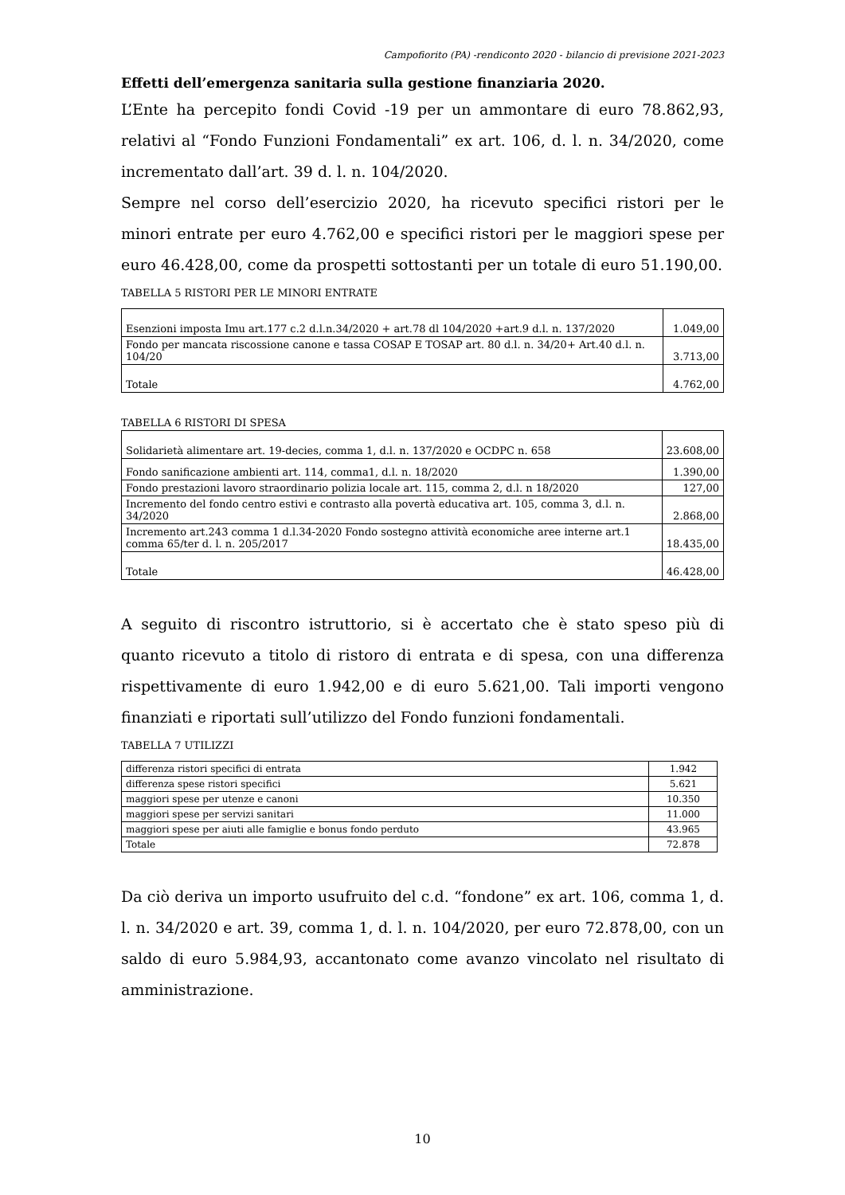Campofiorito (PA) -rendiconto 2020 - bilancio di previsione 2021-2023
Effetti dell’emergenza sanitaria sulla gestione finanziaria 2020.
L’Ente ha percepito fondi Covid -19 per un ammontare di euro 78.862,93, relativi al “Fondo Funzioni Fondamentali” ex art. 106, d. l. n. 34/2020, come incrementato dall’art. 39 d. l. n. 104/2020.
Sempre nel corso dell’esercizio 2020, ha ricevuto specifici ristori per le minori entrate per euro 4.762,00 e specifici ristori per le maggiori spese per euro 46.428,00, come da prospetti sottostanti per un totale di euro 51.190,00.
TABELLA 5 RISTORI PER LE MINORI ENTRATE
| Esenzioni imposta Imu art.177 c.2 d.l.n.34/2020 + art.78 dl 104/2020 +art.9 d.l. n. 137/2020 | 1.049,00 |
| Fondo per mancata riscossione canone e tassa COSAP E TOSAP art. 80 d.l. n. 34/20+ Art.40 d.l. n. 104/20 | 3.713,00 |
| Totale | 4.762,00 |
TABELLA 6 RISTORI DI SPESA
| Solidarietà alimentare art. 19-decies, comma 1, d.l. n. 137/2020 e OCDPC n. 658 | 23.608,00 |
| Fondo sanificazione ambienti art. 114, comma1, d.l. n. 18/2020 | 1.390,00 |
| Fondo prestazioni lavoro straordinario polizia locale art. 115, comma 2, d.l. n 18/2020 | 127,00 |
| Incremento del fondo centro estivi e contrasto alla povertà educativa art. 105, comma 3, d.l. n. 34/2020 | 2.868,00 |
| Incremento art.243 comma 1 d.l.34-2020 Fondo sostegno attività economiche aree interne art.1 comma 65/ter d. l. n. 205/2017 | 18.435,00 |
| Totale | 46.428,00 |
A seguito di riscontro istruttorio, si è accertato che è stato speso più di quanto ricevuto a titolo di ristoro di entrata e di spesa, con una differenza rispettivamente di euro 1.942,00 e di euro 5.621,00. Tali importi vengono finanziati e riportati sull’utilizzo del Fondo funzioni fondamentali.
TABELLA 7 UTILIZZI
| differenza ristori specifici di entrata | 1.942 |
| differenza spese ristori specifici | 5.621 |
| maggiori spese per utenze e canoni | 10.350 |
| maggiori spese per servizi sanitari | 11.000 |
| maggiori spese per aiuti alle famiglie e bonus fondo perduto | 43.965 |
| Totale | 72.878 |
Da ciò deriva un importo usufruito del c.d. “fondone” ex art. 106, comma 1, d. l. n. 34/2020 e art. 39, comma 1, d. l. n. 104/2020, per euro 72.878,00, con un saldo di euro 5.984,93, accantonato come avanzo vincolato nel risultato di amministrazione.
10